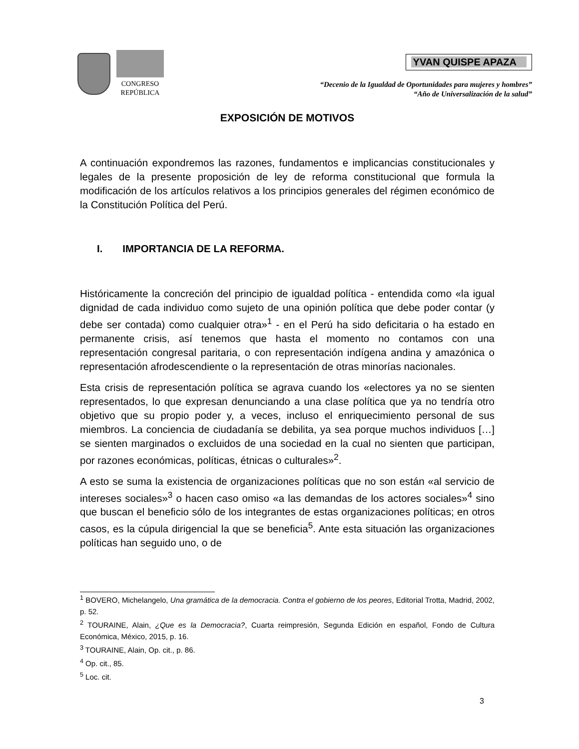CONGRESO
REPÚBLICA
YVAN QUISPE APAZA
“Decenio de la Igualdad de Oportunidades para mujeres y hombres”
“Año de Universalización de la salud”
EXPOSICIÓN DE MOTIVOS
A continuación expondremos las razones, fundamentos e implicancias constitucionales y legales de la presente proposición de ley de reforma constitucional que formula la modificación de los artículos relativos a los principios generales del régimen económico de la Constitución Política del Perú.
I. IMPORTANCIA DE LA REFORMA.
Históricamente la concreción del principio de igualdad política - entendida como «la igual dignidad de cada individuo como sujeto de una opinión política que debe poder contar (y debe ser contada) como cualquier otra»<sup>1</sup> - en el Perú ha sido deficitaria o ha estado en permanente crisis, así tenemos que hasta el momento no contamos con una representación congresal paritaria, o con representación indígena andina y amazónica o representación afrodescendiente o la representación de otras minorías nacionales.
Esta crisis de representación política se agrava cuando los «electores ya no se sienten representados, lo que expresan denunciando a una clase política que ya no tendría otro objetivo que su propio poder y, a veces, incluso el enriquecimiento personal de sus miembros. La conciencia de ciudadanía se debilita, ya sea porque muchos individuos […] se sienten marginados o excluidos de una sociedad en la cual no sienten que participan, por razones económicas, políticas, étnicas o culturales»<sup>2</sup>.
A esto se suma la existencia de organizaciones políticas que no son están «al servicio de intereses sociales»<sup>3</sup> o hacen caso omiso «a las demandas de los actores sociales»<sup>4</sup> sino que buscan el beneficio sólo de los integrantes de estas organizaciones políticas; en otros casos, es la cúpula dirigencial la que se beneficia<sup>5</sup>. Ante esta situación las organizaciones políticas han seguido uno, o de
<sup>1</sup> BOVERO, Michelangelo, Una gramática de la democracia. Contra el gobierno de los peores, Editorial Trotta, Madrid, 2002, p. 52.
<sup>2</sup> TOURAINE, Alain, ¿Que es la Democracia?, Cuarta reimpresión, Segunda Edición en español, Fondo de Cultura Económica, México, 2015, p. 16.
<sup>3</sup> TOURAINE, Alain, Op. cit., p. 86.
<sup>4</sup> Op. cit., 85.
<sup>5</sup> Loc. cit.
3